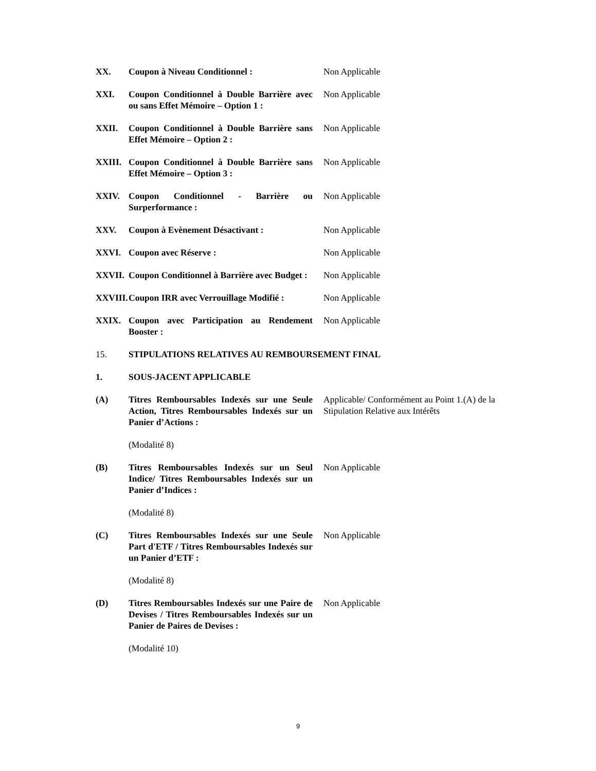XX. Coupon à Niveau Conditionnel : Non Applicable
XXI. Coupon Conditionnel à Double Barrière avec ou sans Effet Mémoire – Option 1 :
Non Applicable
XXII. Coupon Conditionnel à Double Barrière sans Effet Mémoire – Option 2 :
Non Applicable
XXIII. Coupon Conditionnel à Double Barrière sans Effet Mémoire – Option 3 :
Non Applicable
XXIV. Coupon Conditionnel - Barrière ou Surperformance :
Non Applicable
XXV. Coupon à Evènement Désactivant : Non Applicable
XXVI. Coupon avec Réserve : Non Applicable
XXVII. Coupon Conditionnel à Barrière avec Budget :
Non Applicable
XXVIII.
Coupon IRR avec Verrouillage Modifié :
Non Applicable
XXIX. Coupon avec Participation au Rendement Booster :
Non Applicable
15. STIPULATIONS RELATIVES AU REMBOURSEMENT FINAL
1. SOUS-JACENT APPLICABLE
(A) Titres Remboursables Indexés sur une Seule Action, Titres Remboursables Indexés sur un Panier d’Actions :
Applicable/ Conformément au Point 1.(A) de la Stipulation Relative aux Intérêts
(Modalité 8)
(B) Titres Remboursables Indexés sur un Seul Indice/ Titres Remboursables Indexés sur un Panier d’Indices :
Non Applicable
(Modalité 8)
(C) Titres Remboursables Indexés sur une Seule Part d'ETF / Titres Remboursables Indexés sur un Panier d’ETF :
Non Applicable
(Modalité 8)
(D) Titres Remboursables Indexés sur une Paire de Devises / Titres Remboursables Indexés sur un Panier de Paires de Devises :
Non Applicable
(Modalité 10)
9